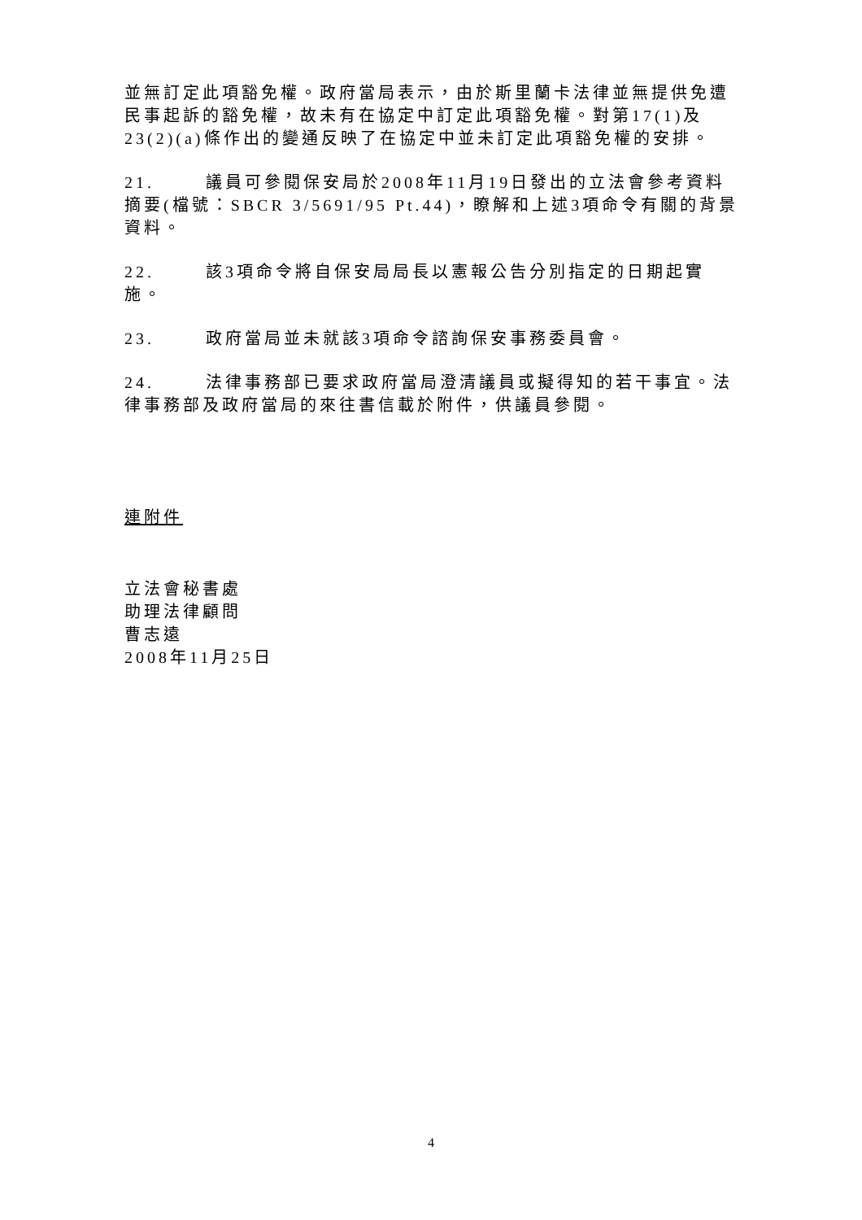並無訂定此項豁免權。政府當局表示，由於斯里蘭卡法律並無提供免遭民事起訴的豁免權，故未有在協定中訂定此項豁免權。對第17(1)及23(2)(a)條作出的變通反映了在協定中並未訂定此項豁免權的安排。
21. 議員可參閱保安局於2008年11月19日發出的立法會參考資料摘要(檔號：SBCR 3/5691/95 Pt.44)，瞭解和上述3項命令有關的背景資料。
22. 該3項命令將自保安局局長以憲報公告分別指定的日期起實施。
23. 政府當局並未就該3項命令諮詢保安事務委員會。
24. 法律事務部已要求政府當局澄清議員或擬得知的若干事宜。法律事務部及政府當局的來往書信載於附件，供議員參閱。
連附件
立法會秘書處
助理法律顧問
曹志遠
2008年11月25日
4